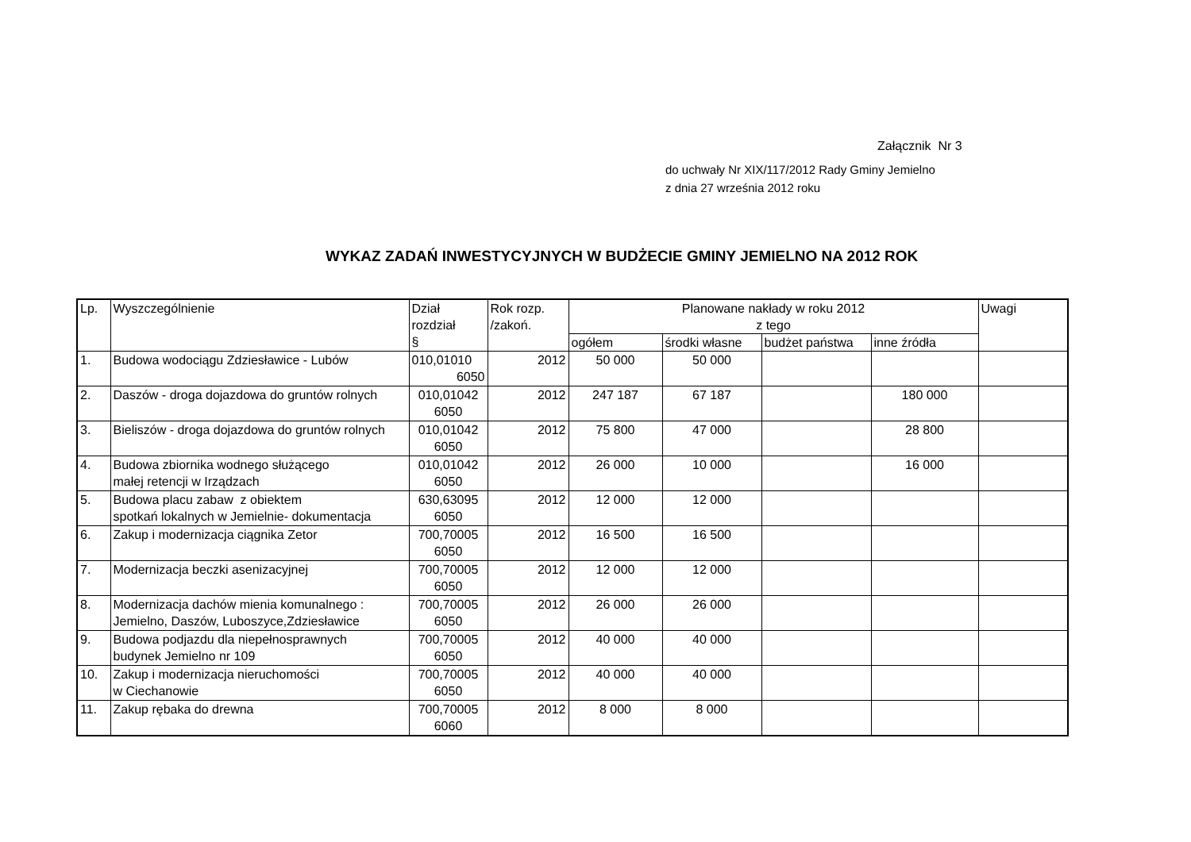Załącznik Nr 3
do uchwały Nr XIX/117/2012 Rady Gminy Jemielno
z dnia 27 września 2012 roku
WYKAZ ZADAŃ INWESTYCYJNYCH W BUDŻECIE GMINY JEMIELNO NA 2012 ROK
| Lp. | Wyszczególnienie | Dział rozdział § | Rok rozp. /zakoń. | Planowane nakłady w roku 2012 z tego | | | | Uwagi |
| --- | --- | --- | --- | --- | --- | --- | --- | --- |
| | | | | ogółem | środki własne | budżet państwa | inne źródła | |
| 1. | Budowa wodociągu Zdziesławice - Lubów | 010,01010 6050 | 2012 | 50 000 | 50 000 | | | |
| 2. | Daszów - droga dojazdowa do gruntów rolnych | 010,01042 6050 | 2012 | 247 187 | 67 187 | | 180 000 | |
| 3. | Bieliszów - droga dojazdowa do gruntów rolnych | 010,01042 6050 | 2012 | 75 800 | 47 000 | | 28 800 | |
| 4. | Budowa zbiornika wodnego służącego małej retencji w Irządzach | 010,01042 6050 | 2012 | 26 000 | 10 000 | | 16 000 | |
| 5. | Budowa placu zabaw z obiektem spotkań lokalnych w Jemielnie- dokumentacja | 630,63095 6050 | 2012 | 12 000 | 12 000 | | | |
| 6. | Zakup i modernizacja ciągnika Zetor | 700,70005 6050 | 2012 | 16 500 | 16 500 | | | |
| 7. | Modernizacja beczki asenizacyjnej | 700,70005 6050 | 2012 | 12 000 | 12 000 | | | |
| 8. | Modernizacja dachów mienia komunalnego : Jemielno, Daszów, Luboszyce,Zdziesławice | 700,70005 6050 | 2012 | 26 000 | 26 000 | | | |
| 9. | Budowa podjazdu dla niepełnosprawnych budynek Jemielno nr 109 | 700,70005 6050 | 2012 | 40 000 | 40 000 | | | |
| 10. | Zakup i modernizacja nieruchomości w Ciechanowie | 700,70005 6050 | 2012 | 40 000 | 40 000 | | | |
| 11. | Zakup rębaka do drewna | 700,70005 6060 | 2012 | 8 000 | 8 000 | | | |